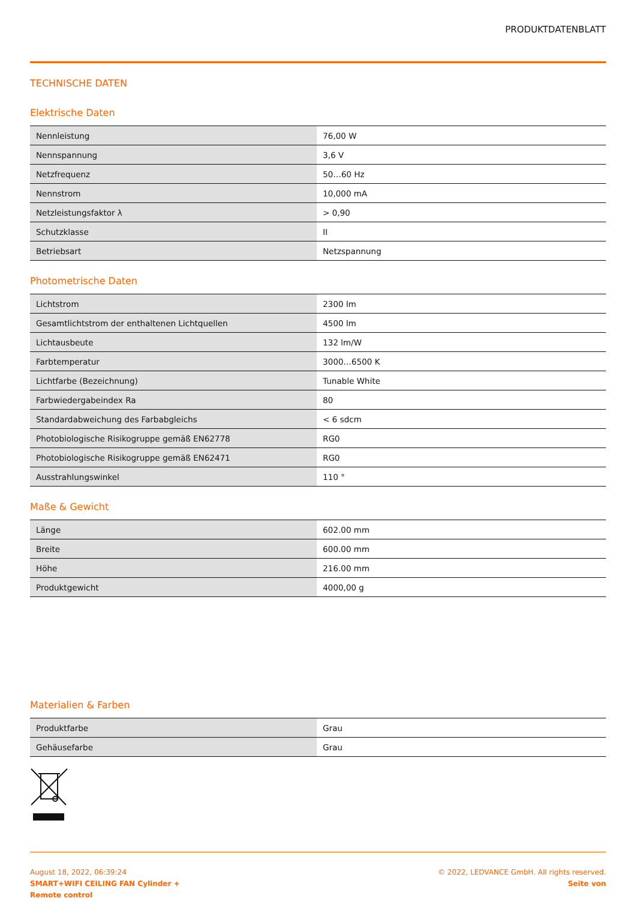PRODUKTDATENBLATT
TECHNISCHE DATEN
Elektrische Daten
| Nennleistung | 76,00 W |
| Nennspannung | 3,6 V |
| Netzfrequenz | 50…60 Hz |
| Nennstrom | 10,000 mA |
| Netzleistungsfaktor λ | > 0,90 |
| Schutzklasse | II |
| Betriebsart | Netzspannung |
Photometrische Daten
| Lichtstrom | 2300 lm |
| Gesamtlichtstrom der enthaltenen Lichtquellen | 4500 lm |
| Lichtausbeute | 132 lm/W |
| Farbtemperatur | 3000…6500 K |
| Lichtfarbe (Bezeichnung) | Tunable White |
| Farbwiedergabeindex Ra | 80 |
| Standardabweichung des Farbabgleichs | < 6 sdcm |
| Photobiologische Risikogruppe gemäß EN62778 | RG0 |
| Photobiologische Risikogruppe gemäß EN62471 | RG0 |
| Ausstrahlungswinkel | 110 ° |
Maße & Gewicht
| Länge | 602.00 mm |
| Breite | 600.00 mm |
| Höhe | 216.00 mm |
| Produktgewicht | 4000,00 g |
Materialien & Farben
| Produktfarbe | Grau |
| Gehäusefarbe | Grau |
August 18, 2022, 06:39:24
SMART+WIFI CEILING FAN Cylinder +
Remote control
© 2022, LEDVANCE GmbH. All rights reserved.
Seite von